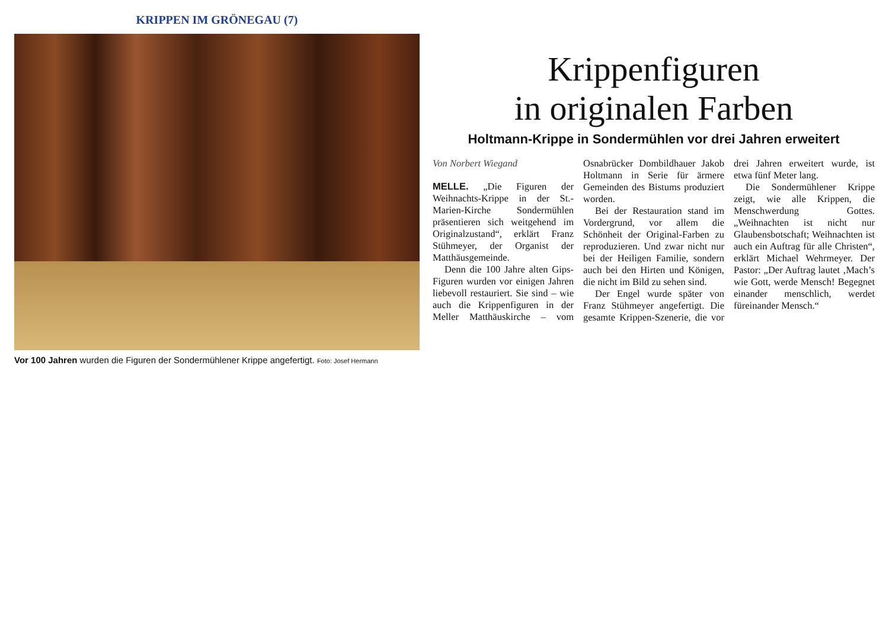KRIPPEN IM GRÖNEGAU (7)
Vor 100 Jahren wurden die Figuren der Sondermühlener Krippe angefertigt. Foto: Josef Hermann
Krippenfiguren
in originalen Farben
Holtmann-Krippe in Sondermühlen vor drei Jahren erweitert
Von Norbert Wiegand
MELLE. „Die Figuren der Weihnachts-Krippe in der St.-Marien-Kirche Sondermühlen präsentieren sich weitgehend im Originalzustand“, erklärt Franz Stühmeyer, der Organist der Matthäusgemeinde.
Denn die 100 Jahre alten Gips-Figuren wurden vor einigen Jahren liebevoll restauriert. Sie sind – wie auch die Krippenfiguren in der Meller Matthäuskirche – vom Osnabrücker Dombildhauer Jakob Holtmann in Serie für ärmere Gemeinden des Bistums produziert worden.
Bei der Restauration stand im Vordergrund, vor allem die Schönheit der Original-Farben zu reproduzieren. Und zwar nicht nur bei der Heiligen Familie, sondern auch bei den Hirten und Königen, die nicht im Bild zu sehen sind.
Der Engel wurde später von Franz Stühmeyer angefertigt. Die gesamte Krippen-Szenerie, die vor drei Jahren erweitert wurde, ist etwa fünf Meter lang.
Die Sondermühlener Krippe zeigt, wie alle Krippen, die Menschwerdung Gottes. „Weihnachten ist nicht nur Glaubensbotschaft; Weihnachten ist auch ein Auftrag für alle Christen“, erklärt Michael Wehrmeyer. Der Pastor: „Der Auftrag lautet ‚Mach’s wie Gott, werde Mensch! Begegnet einander menschlich, werdet füreinander Mensch.“